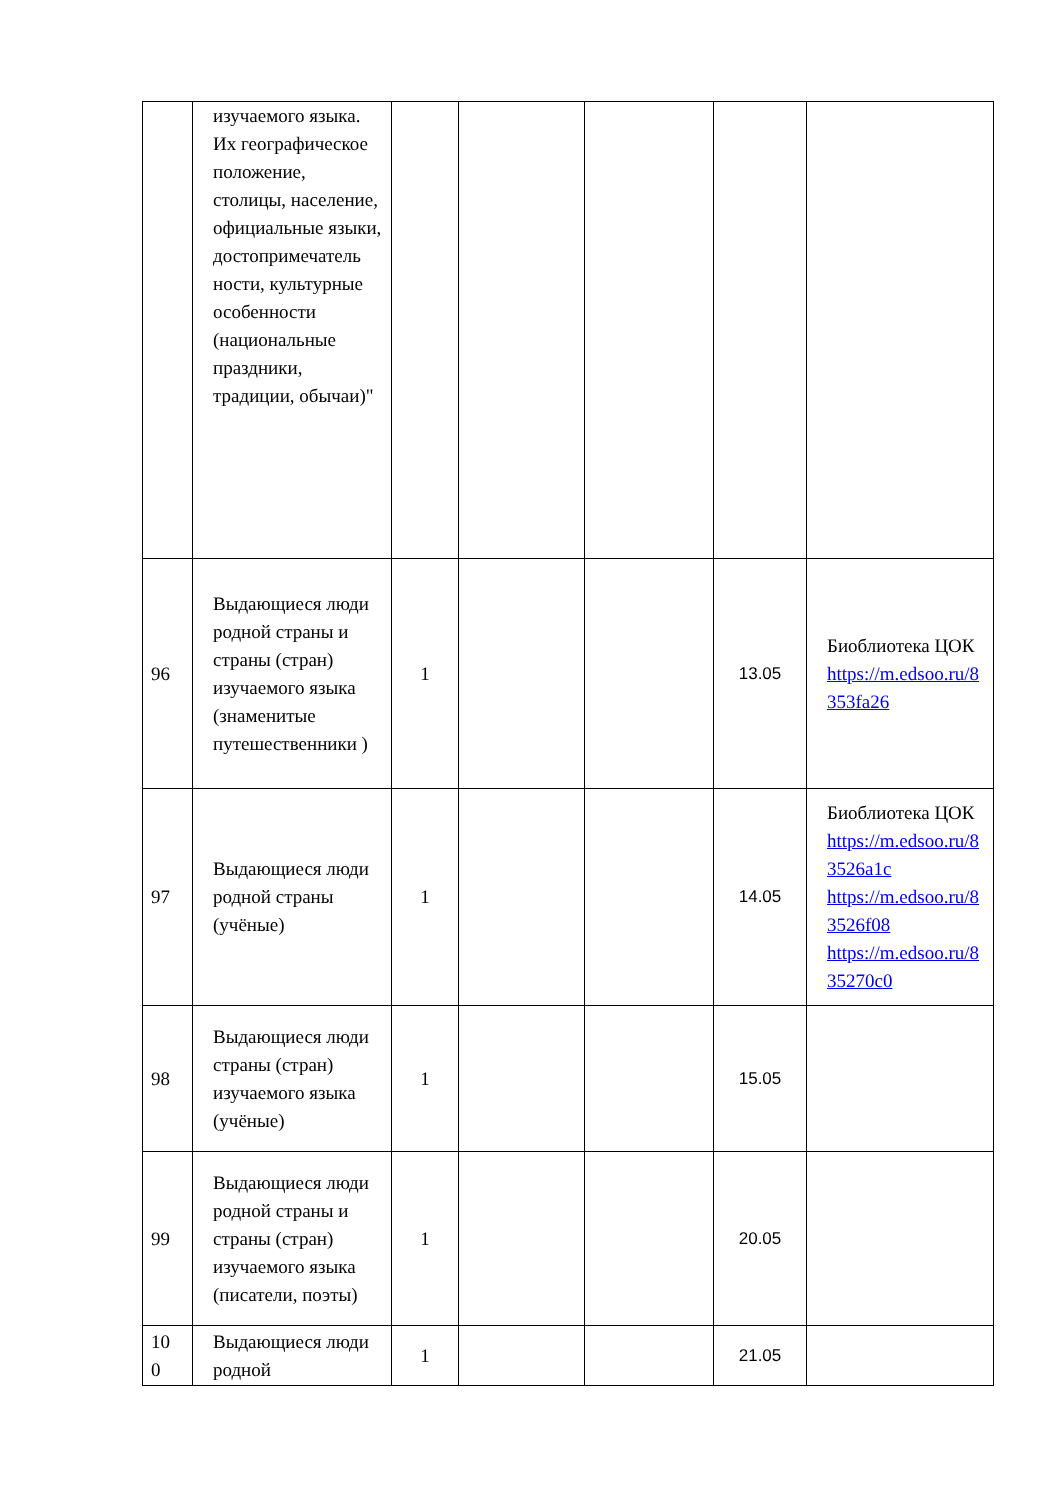| | изучаемого языка. Их географическое положение, столицы, население, официальные языки, достопримечатель ности, культурные особенности (национальные праздники, традиции, обычаи)" | | | | | |
| 96 | Выдающиеся люди родной страны и страны (стран) изучаемого языка (знаменитые путешественники ) | 1 | | | 13.05 | Биоблиотека ЦОК https://m.edsoo.ru/8 353fa26 |
| 97 | Выдающиеся люди родной страны (учёные) | 1 | | | 14.05 | Биоблиотека ЦОК https://m.edsoo.ru/8 3526a1c https://m.edsoo.ru/8 3526f08 https://m.edsoo.ru/8 35270c0 |
| 98 | Выдающиеся люди страны (стран) изучаемого языка (учёные) | 1 | | | 15.05 | |
| 99 | Выдающиеся люди родной страны и страны (стран) изучаемого языка (писатели, поэты) | 1 | | | 20.05 | |
| 10 0 | Выдающиеся люди родной | 1 | | | 21.05 | |